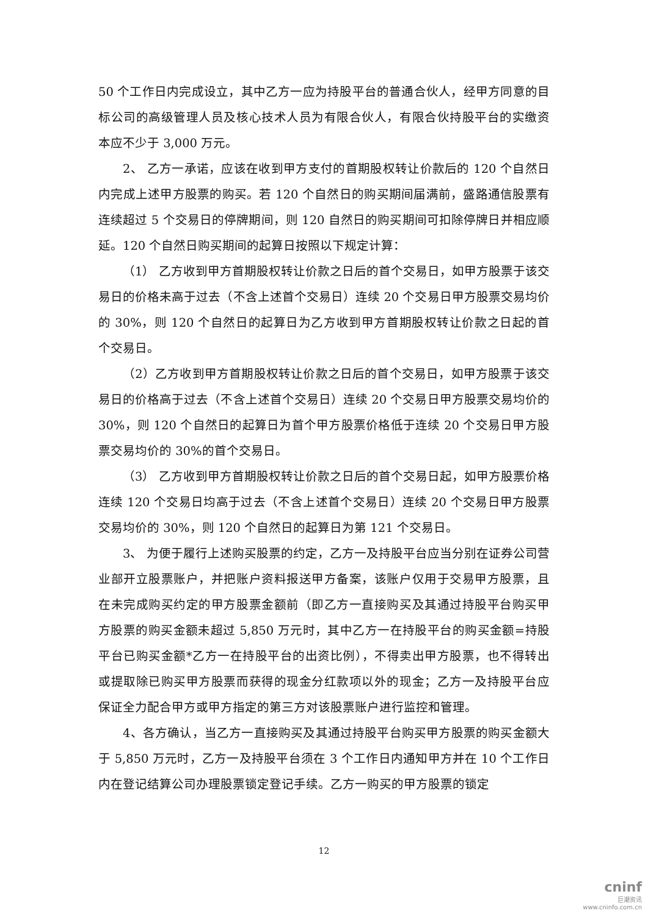50 个工作日内完成设立，其中乙方一应为持股平台的普通合伙人，经甲方同意的目标公司的高级管理人员及核心技术人员为有限合伙人，有限合伙持股平台的实缴资本应不少于 3,000 万元。
2、 乙方一承诺，应该在收到甲方支付的首期股权转让价款后的 120 个自然日内完成上述甲方股票的购买。若 120 个自然日的购买期间届满前，盛路通信股票有连续超过 5 个交易日的停牌期间，则 120 自然日的购买期间可扣除停牌日并相应顺延。120 个自然日购买期间的起算日按照以下规定计算：
（1） 乙方收到甲方首期股权转让价款之日后的首个交易日，如甲方股票于该交易日的价格未高于过去（不含上述首个交易日）连续 20 个交易日甲方股票交易均价的 30%，则 120 个自然日的起算日为乙方收到甲方首期股权转让价款之日起的首个交易日。
（2）乙方收到甲方首期股权转让价款之日后的首个交易日，如甲方股票于该交易日的价格高于过去（不含上述首个交易日）连续 20 个交易日甲方股票交易均价的 30%，则 120 个自然日的起算日为首个甲方股票价格低于连续 20 个交易日甲方股票交易均价的 30%的首个交易日。
（3） 乙方收到甲方首期股权转让价款之日后的首个交易日起，如甲方股票价格连续 120 个交易日均高于过去（不含上述首个交易日）连续 20 个交易日甲方股票交易均价的 30%，则 120 个自然日的起算日为第 121 个交易日。
3、 为便于履行上述购买股票的约定，乙方一及持股平台应当分别在证券公司营业部开立股票账户，并把账户资料报送甲方备案，该账户仅用于交易甲方股票，且在未完成购买约定的甲方股票金额前（即乙方一直接购买及其通过持股平台购买甲方股票的购买金额未超过 5,850 万元时，其中乙方一在持股平台的购买金额=持股平台已购买金额*乙方一在持股平台的出资比例），不得卖出甲方股票，也不得转出或提取除已购买甲方股票而获得的现金分红款项以外的现金；乙方一及持股平台应保证全力配合甲方或甲方指定的第三方对该股票账户进行监控和管理。
4、各方确认，当乙方一直接购买及其通过持股平台购买甲方股票的购买金额大于 5,850 万元时，乙方一及持股平台须在 3 个工作日内通知甲方并在 10 个工作日内在登记结算公司办理股票锁定登记手续。乙方一购买的甲方股票的锁定
12
cninf
巨潮资讯
www.cninfo.com.cn